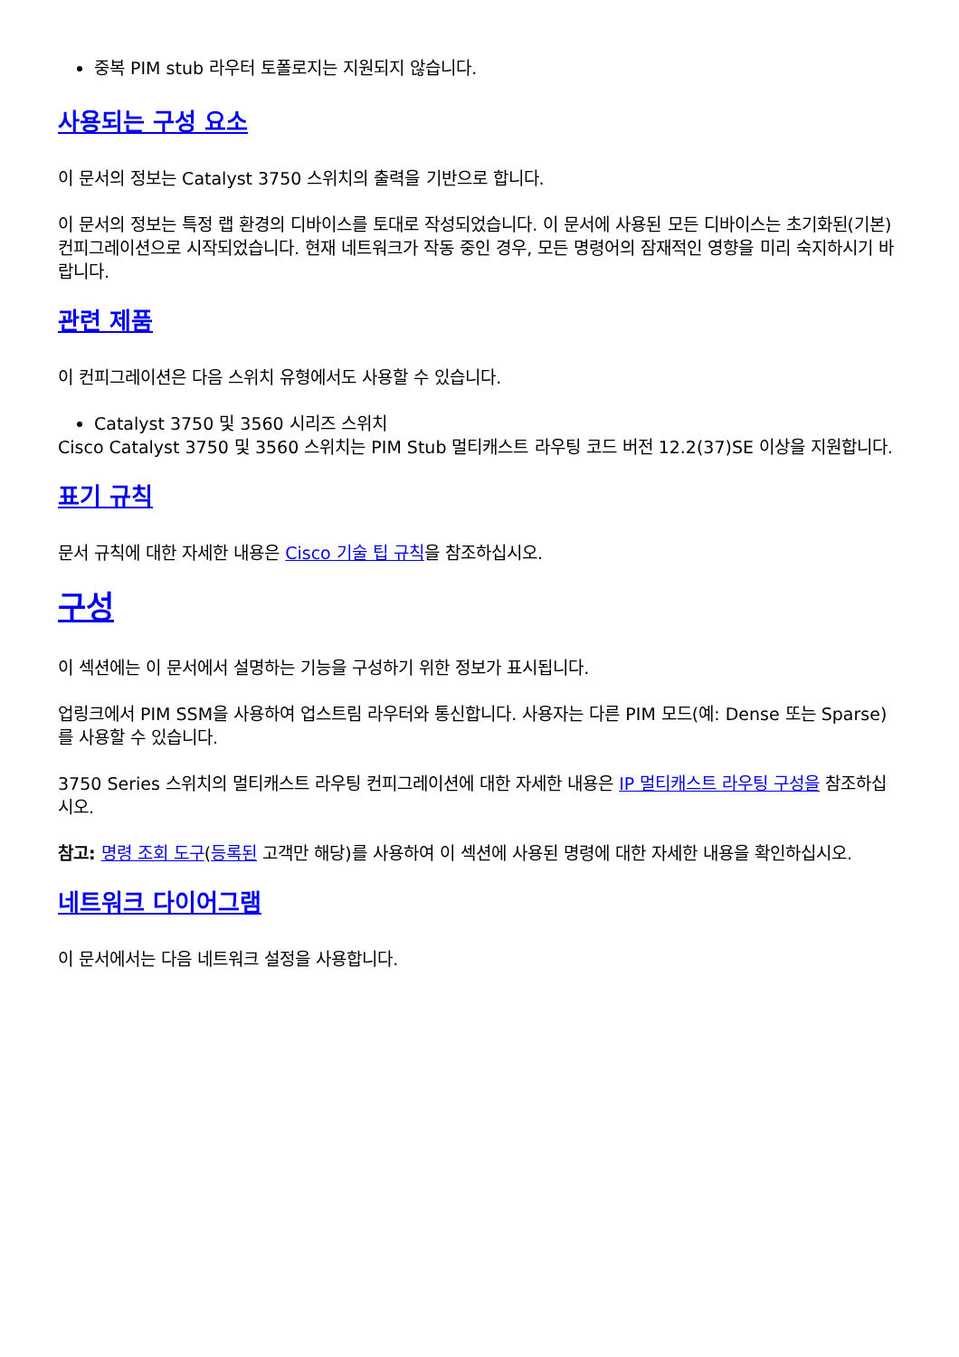중복 PIM stub 라우터 토폴로지는 지원되지 않습니다.
사용되는 구성 요소
이 문서의 정보는 Catalyst 3750 스위치의 출력을 기반으로 합니다.
이 문서의 정보는 특정 랩 환경의 디바이스를 토대로 작성되었습니다. 이 문서에 사용된 모든 디바이스는 초기화된(기본) 컨피그레이션으로 시작되었습니다. 현재 네트워크가 작동 중인 경우, 모든 명령어의 잠재적인 영향을 미리 숙지하시기 바랍니다.
관련 제품
이 컨피그레이션은 다음 스위치 유형에서도 사용할 수 있습니다.
Catalyst 3750 및 3560 시리즈 스위치
Cisco Catalyst 3750 및 3560 스위치는 PIM Stub 멀티캐스트 라우팅 코드 버전 12.2(37)SE 이상을 지원합니다.
표기 규칙
문서 규칙에 대한 자세한 내용은 Cisco 기술 팁 규칙을 참조하십시오.
구성
이 섹션에는 이 문서에서 설명하는 기능을 구성하기 위한 정보가 표시됩니다.
업링크에서 PIM SSM을 사용하여 업스트림 라우터와 통신합니다. 사용자는 다른 PIM 모드(예: Dense 또는 Sparse)를 사용할 수 있습니다.
3750 Series 스위치의 멀티캐스트 라우팅 컨피그레이션에 대한 자세한 내용은 IP 멀티캐스트 라우팅 구성을 참조하십시오.
참고: 명령 조회 도구(등록된 고객만 해당)를 사용하여 이 섹션에 사용된 명령에 대한 자세한 내용을 확인하십시오.
네트워크 다이어그램
이 문서에서는 다음 네트워크 설정을 사용합니다.